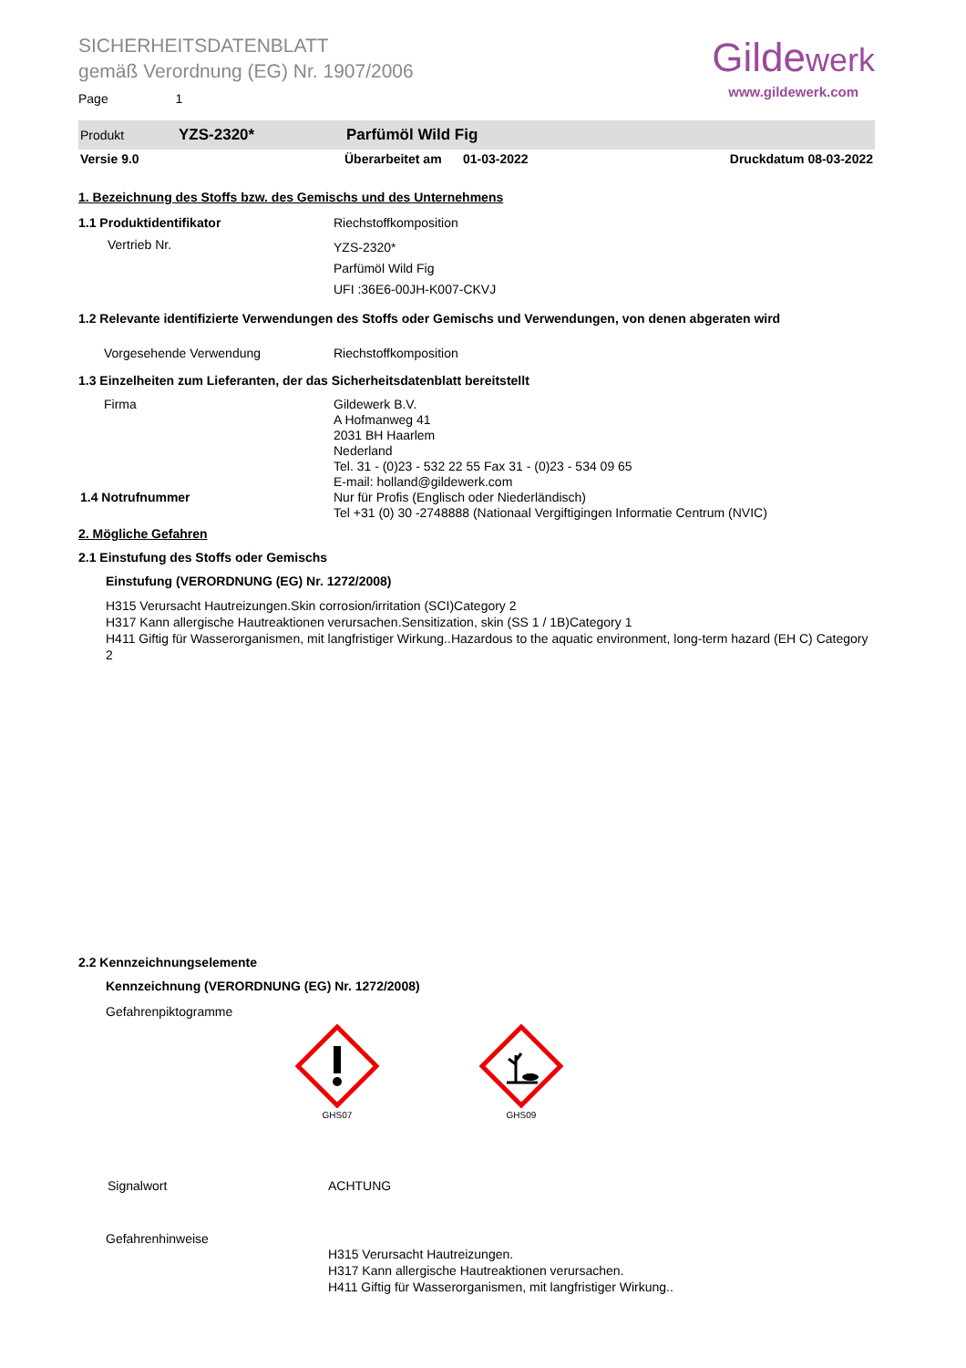SICHERHEITSDATENBLATT
gemäß Verordnung (EG) Nr. 1907/2006
Page 1
Gildewerk
www.gildewerk.com
Produkt YZS-2320* Parfümöl Wild Fig
Versie 9.0 Überarbeitet am 01-03-2022 Druckdatum 08-03-2022
1. Bezeichnung des Stoffs bzw. des Gemischs und des Unternehmens
1.1 Produktidentifikator Riechstoffkomposition
Vertrieb Nr.
YZS-2320*
Parfümöl Wild Fig
UFI :36E6-00JH-K007-CKVJ
1.2 Relevante identifizierte Verwendungen des Stoffs oder Gemischs und Verwendungen, von denen abgeraten wird
Vorgesehende Verwendung Riechstoffkomposition
1.3 Einzelheiten zum Lieferanten, der das Sicherheitsdatenblatt bereitstellt
Firma
1.4 Notrufnummer
Gildewerk B.V.
A Hofmanweg 41
2031 BH Haarlem
Nederland
Tel. 31 - (0)23 - 532 22 55 Fax 31 - (0)23 - 534 09 65
E-mail: holland@gildewerk.com
Nur für Profis (Englisch oder Niederländisch)
Tel +31 (0) 30 -2748888 (Nationaal Vergiftigingen Informatie Centrum (NVIC)
2. Mögliche Gefahren
2.1 Einstufung des Stoffs oder Gemischs
Einstufung (VERORDNUNG (EG) Nr. 1272/2008)
H315 Verursacht Hautreizungen.Skin corrosion/irritation (SCI)Category 2
H317 Kann allergische Hautreaktionen verursachen.Sensitization, skin (SS 1 / 1B)Category 1
H411 Giftig für Wasserorganismen, mit langfristiger Wirkung..Hazardous to the aquatic environment, long-term hazard (EH C) Category 2
2.2 Kennzeichnungselemente
Kennzeichnung (VERORDNUNG (EG) Nr. 1272/2008)
Gefahrenpiktogramme
GHS07 GHS09
Signalwort ACHTUNG
Gefahrenhinweise
H315 Verursacht Hautreizungen.
H317 Kann allergische Hautreaktionen verursachen.
H411 Giftig für Wasserorganismen, mit langfristiger Wirkung..